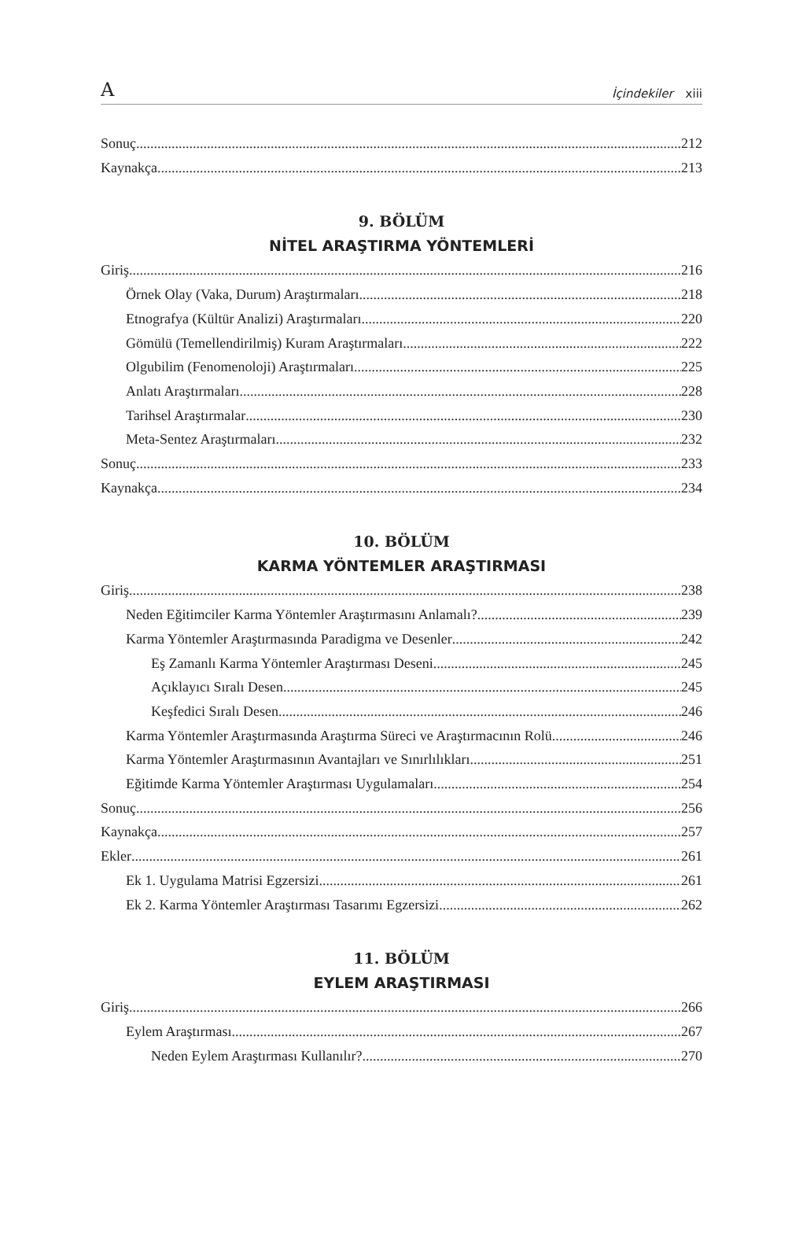A İçindekiler xiii
Sonuç 212
Kaynakça 213
9. BÖLÜM
NİTEL ARAŞTIRMA YÖNTEMLERİ
Giriş 216
Örnek Olay (Vaka, Durum) Araştırmaları 218
Etnografya (Kültür Analizi) Araştırmaları 220
Gömülü (Temellendirilmiş) Kuram Araştırmaları 222
Olgubilim (Fenomenoloji) Araştırmaları 225
Anlatı Araştırmaları 228
Tarihsel Araştırmalar 230
Meta-Sentez Araştırmaları 232
Sonuç 233
Kaynakça 234
10. BÖLÜM
KARMA YÖNTEMLER ARAŞTIRMASI
Giriş 238
Neden Eğitimciler Karma Yöntemler Araştırmasını Anlamalı? 239
Karma Yöntemler Araştırmasında Paradigma ve Desenler 242
Eş Zamanlı Karma Yöntemler Araştırması Deseni 245
Açıklayıcı Sıralı Desen 245
Keşfedici Sıralı Desen 246
Karma Yöntemler Araştırmasında Araştırma Süreci ve Araştırmacının Rolü 246
Karma Yöntemler Araştırmasının Avantajları ve Sınırlılıkları 251
Eğitimde Karma Yöntemler Araştırması Uygulamaları 254
Sonuç 256
Kaynakça 257
Ekler 261
Ek 1. Uygulama Matrisi Egzersizi 261
Ek 2. Karma Yöntemler Araştırması Tasarımı Egzersizi 262
11. BÖLÜM
EYLEM ARAŞTIRMASI
Giriş 266
Eylem Araştırması 267
Neden Eylem Araştırması Kullanılır? 270